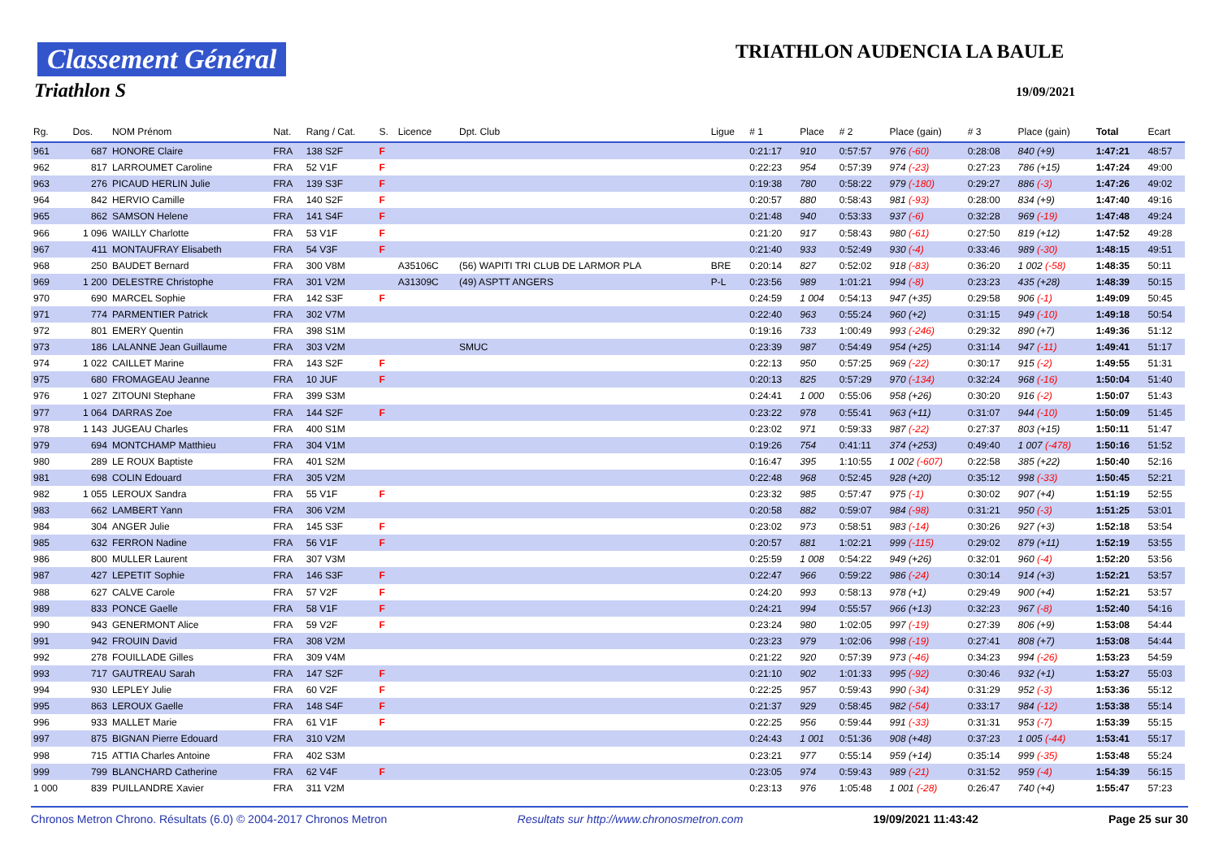Classement Général
Triathlon S
TRIATHLON AUDENCIA LA BAULE
19/09/2021
| Rg. | Dos. | NOM Prénom | Nat. | Rang / Cat. | S. | Licence | Dpt. Club | Ligue | # 1 | Place | # 2 | Place (gain) | # 3 | Place (gain) | Total | Ecart |
| --- | --- | --- | --- | --- | --- | --- | --- | --- | --- | --- | --- | --- | --- | --- | --- | --- |
| 961 | 687 | HONORE Claire | FRA | 138 S2F | F | | | | 0:21:17 | 910 | 0:57:57 | 976 (-60) | 0:28:08 | 840 (+9) | 1:47:21 | 48:57 |
| 962 | 817 | LARROUMET Caroline | FRA | 52 V1F | F | | | | 0:22:23 | 954 | 0:57:39 | 974 (-23) | 0:27:23 | 786 (+15) | 1:47:24 | 49:00 |
| 963 | 276 | PICAUD HERLIN Julie | FRA | 139 S3F | F | | | | 0:19:38 | 780 | 0:58:22 | 979 (-180) | 0:29:27 | 886 (-3) | 1:47:26 | 49:02 |
| 964 | 842 | HERVIO Camille | FRA | 140 S2F | F | | | | 0:20:57 | 880 | 0:58:43 | 981 (-93) | 0:28:00 | 834 (+9) | 1:47:40 | 49:16 |
| 965 | 862 | SAMSON Helene | FRA | 141 S4F | F | | | | 0:21:48 | 940 | 0:53:33 | 937 (-6) | 0:32:28 | 969 (-19) | 1:47:48 | 49:24 |
| 966 | 1 096 | WAILLY Charlotte | FRA | 53 V1F | F | | | | 0:21:20 | 917 | 0:58:43 | 980 (-61) | 0:27:50 | 819 (+12) | 1:47:52 | 49:28 |
| 967 | 411 | MONTAUFRAY Elisabeth | FRA | 54 V3F | F | | | | 0:21:40 | 933 | 0:52:49 | 930 (-4) | 0:33:46 | 989 (-30) | 1:48:15 | 49:51 |
| 968 | 250 | BAUDET Bernard | FRA | 300 V8M | | A35106C | (56) WAPITI TRI CLUB DE LARMOR PLA | BRE | 0:20:14 | 827 | 0:52:02 | 918 (-83) | 0:36:20 | 1 002 (-58) | 1:48:35 | 50:11 |
| 969 | 1 200 | DELESTRE Christophe | FRA | 301 V2M | | A31309C | (49) ASPTT ANGERS | P-L | 0:23:56 | 989 | 1:01:21 | 994 (-8) | 0:23:23 | 435 (+28) | 1:48:39 | 50:15 |
| 970 | 690 | MARCEL Sophie | FRA | 142 S3F | F | | | | 0:24:59 | 1 004 | 0:54:13 | 947 (+35) | 0:29:58 | 906 (-1) | 1:49:09 | 50:45 |
| 971 | 774 | PARMENTIER Patrick | FRA | 302 V7M | | | | | 0:22:40 | 963 | 0:55:24 | 960 (+2) | 0:31:15 | 949 (-10) | 1:49:18 | 50:54 |
| 972 | 801 | EMERY Quentin | FRA | 398 S1M | | | | | 0:19:16 | 733 | 1:00:49 | 993 (-246) | 0:29:32 | 890 (+7) | 1:49:36 | 51:12 |
| 973 | 186 | LALANNE Jean Guillaume | FRA | 303 V2M | | | SMUC | | 0:23:39 | 987 | 0:54:49 | 954 (+25) | 0:31:14 | 947 (-11) | 1:49:41 | 51:17 |
| 974 | 1 022 | CAILLET Marine | FRA | 143 S2F | F | | | | 0:22:13 | 950 | 0:57:25 | 969 (-22) | 0:30:17 | 915 (-2) | 1:49:55 | 51:31 |
| 975 | 680 | FROMAGEAU Jeanne | FRA | 10 JUF | F | | | | 0:20:13 | 825 | 0:57:29 | 970 (-134) | 0:32:24 | 968 (-16) | 1:50:04 | 51:40 |
| 976 | 1 027 | ZITOUNI Stephane | FRA | 399 S3M | | | | | 0:24:41 | 1 000 | 0:55:06 | 958 (+26) | 0:30:20 | 916 (-2) | 1:50:07 | 51:43 |
| 977 | 1 064 | DARRAS Zoe | FRA | 144 S2F | F | | | | 0:23:22 | 978 | 0:55:41 | 963 (+11) | 0:31:07 | 944 (-10) | 1:50:09 | 51:45 |
| 978 | 1 143 | JUGEAU Charles | FRA | 400 S1M | | | | | 0:23:02 | 971 | 0:59:33 | 987 (-22) | 0:27:37 | 803 (+15) | 1:50:11 | 51:47 |
| 979 | 694 | MONTCHAMP Matthieu | FRA | 304 V1M | | | | | 0:19:26 | 754 | 0:41:11 | 374 (+253) | 0:49:40 | 1 007 (-478) | 1:50:16 | 51:52 |
| 980 | 289 | LE ROUX Baptiste | FRA | 401 S2M | | | | | 0:16:47 | 395 | 1:10:55 | 1 002 (-607) | 0:22:58 | 385 (+22) | 1:50:40 | 52:16 |
| 981 | 698 | COLIN Edouard | FRA | 305 V2M | | | | | 0:22:48 | 968 | 0:52:45 | 928 (+20) | 0:35:12 | 998 (-33) | 1:50:45 | 52:21 |
| 982 | 1 055 | LEROUX Sandra | FRA | 55 V1F | F | | | | 0:23:32 | 985 | 0:57:47 | 975 (-1) | 0:30:02 | 907 (+4) | 1:51:19 | 52:55 |
| 983 | 662 | LAMBERT Yann | FRA | 306 V2M | | | | | 0:20:58 | 882 | 0:59:07 | 984 (-98) | 0:31:21 | 950 (-3) | 1:51:25 | 53:01 |
| 984 | 304 | ANGER Julie | FRA | 145 S3F | F | | | | 0:23:02 | 973 | 0:58:51 | 983 (-14) | 0:30:26 | 927 (+3) | 1:52:18 | 53:54 |
| 985 | 632 | FERRON Nadine | FRA | 56 V1F | F | | | | 0:20:57 | 881 | 1:02:21 | 999 (-115) | 0:29:02 | 879 (+11) | 1:52:19 | 53:55 |
| 986 | 800 | MULLER Laurent | FRA | 307 V3M | | | | | 0:25:59 | 1 008 | 0:54:22 | 949 (+26) | 0:32:01 | 960 (-4) | 1:52:20 | 53:56 |
| 987 | 427 | LEPETIT Sophie | FRA | 146 S3F | F | | | | 0:22:47 | 966 | 0:59:22 | 986 (-24) | 0:30:14 | 914 (+3) | 1:52:21 | 53:57 |
| 988 | 627 | CALVE Carole | FRA | 57 V2F | F | | | | 0:24:20 | 993 | 0:58:13 | 978 (+1) | 0:29:49 | 900 (+4) | 1:52:21 | 53:57 |
| 989 | 833 | PONCE Gaelle | FRA | 58 V1F | F | | | | 0:24:21 | 994 | 0:55:57 | 966 (+13) | 0:32:23 | 967 (-8) | 1:52:40 | 54:16 |
| 990 | 943 | GENERMONT Alice | FRA | 59 V2F | F | | | | 0:23:24 | 980 | 1:02:05 | 997 (-19) | 0:27:39 | 806 (+9) | 1:53:08 | 54:44 |
| 991 | 942 | FROUIN David | FRA | 308 V2M | | | | | 0:23:23 | 979 | 1:02:06 | 998 (-19) | 0:27:41 | 808 (+7) | 1:53:08 | 54:44 |
| 992 | 278 | FOUILLADE Gilles | FRA | 309 V4M | | | | | 0:21:22 | 920 | 0:57:39 | 973 (-46) | 0:34:23 | 994 (-26) | 1:53:23 | 54:59 |
| 993 | 717 | GAUTREAU Sarah | FRA | 147 S2F | F | | | | 0:21:10 | 902 | 1:01:33 | 995 (-92) | 0:30:46 | 932 (+1) | 1:53:27 | 55:03 |
| 994 | 930 | LEPLEY Julie | FRA | 60 V2F | F | | | | 0:22:25 | 957 | 0:59:43 | 990 (-34) | 0:31:29 | 952 (-3) | 1:53:36 | 55:12 |
| 995 | 863 | LEROUX Gaelle | FRA | 148 S4F | F | | | | 0:21:37 | 929 | 0:58:45 | 982 (-54) | 0:33:17 | 984 (-12) | 1:53:38 | 55:14 |
| 996 | 933 | MALLET Marie | FRA | 61 V1F | F | | | | 0:22:25 | 956 | 0:59:44 | 991 (-33) | 0:31:31 | 953 (-7) | 1:53:39 | 55:15 |
| 997 | 875 | BIGNAN Pierre Edouard | FRA | 310 V2M | | | | | 0:24:43 | 1 001 | 0:51:36 | 908 (+48) | 0:37:23 | 1 005 (-44) | 1:53:41 | 55:17 |
| 998 | 715 | ATTIA Charles Antoine | FRA | 402 S3M | | | | | 0:23:21 | 977 | 0:55:14 | 959 (+14) | 0:35:14 | 999 (-35) | 1:53:48 | 55:24 |
| 999 | 799 | BLANCHARD Catherine | FRA | 62 V4F | F | | | | 0:23:05 | 974 | 0:59:43 | 989 (-21) | 0:31:52 | 959 (-4) | 1:54:39 | 56:15 |
| 1 000 | 839 | PUILLANDRE Xavier | FRA | 311 V2M | | | | | 0:23:13 | 976 | 1:05:48 | 1 001 (-28) | 0:26:47 | 740 (+4) | 1:55:47 | 57:23 |
Chronos Metron Chrono. Résultats (6.0) © 2004-2017 Chronos Metron Resultats sur http://www.chronosmetron.com 19/09/2021 11:43:42 Page 25 sur 30